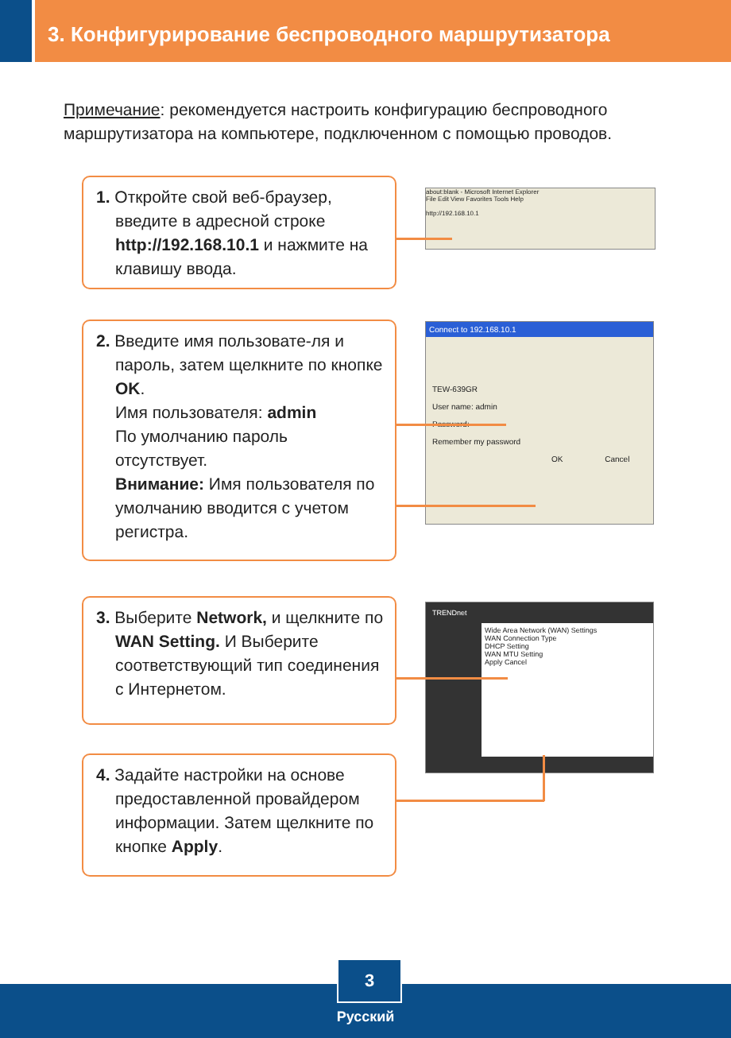3. Конфигурирование беспроводного маршрутизатора
Примечание: рекомендуется настроить конфигурацию беспроводного маршрутизатора на компьютере, подключенном с помощью проводов.
1. Откройте свой веб-браузер, введите в адресной строке http://192.168.10.1 и нажмите на клавишу ввода.
about:blank - Microsoft Internet Explorer
File Edit View Favorites Tools Help
http://192.168.10.1
2. Введите имя пользовате-ля и пароль, затем щелкните по кнопке OK.
Имя пользователя: admin
По умолчанию пароль отсутствует.
Внимание: Имя пользователя по умолчанию вводится с учетом регистра.
Connect to 192.168.10.1
TEW-639GR
User name: admin
Password:
Remember my password
OK Cancel
3. Выберите Network, и щелкните по WAN Setting. И Выберите соответствующий тип соединения с Интернетом.
TRENDnet
Wide Area Network (WAN) Settings
WAN Connection Type
DHCP Setting
WAN MTU Setting
Apply Cancel
4. Задайте настройки на основе предоставленной провайдером информации. Затем щелкните по кнопке Apply.
3
Русский